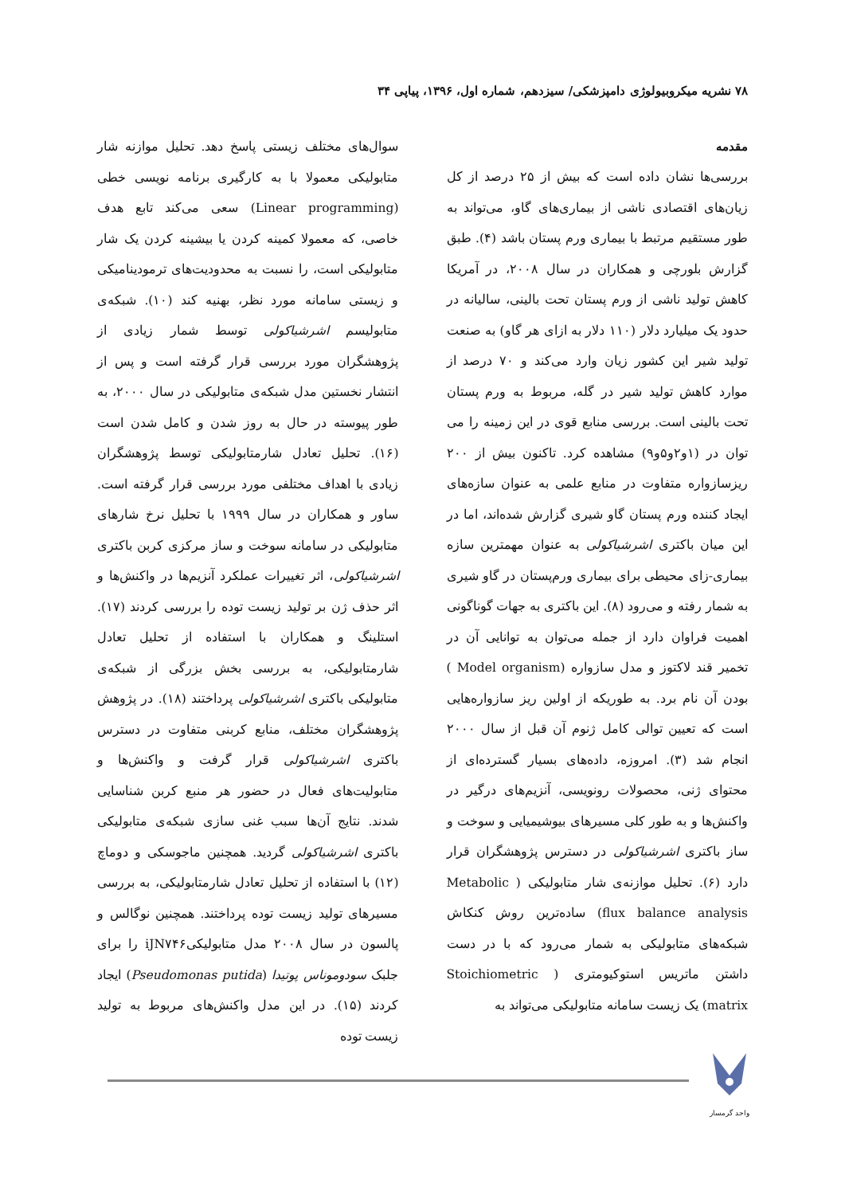۷۸ نشریه میکروبیولوژی دامپزشکی/ سیزدهم، شماره اول، ۱۳۹۶، پیاپی ۳۴
مقدمه
بررسی‌ها نشان داده است که بیش از ۲۵ درصد از کل زیان‌های اقتصادی ناشی از بیماری‌های گاو، می‌تواند به طور مستقیم مرتبط با بیماری ورم پستان باشد (۴). طبق گزارش بلورچی و همکاران در سال ۲۰۰۸، در آمریکا کاهش تولید ناشی از ورم پستان تحت بالینی، سالیانه در حدود یک میلیارد دلار (۱۱۰ دلار به ازای هر گاو) به صنعت تولید شیر این کشور زیان وارد می‌کند و ۷۰ درصد از موارد کاهش تولید شیر در گله، مربوط به ورم پستان تحت بالینی است. بررسی منابع قوی در این زمینه را می توان در (۱و۲و۵و۹) مشاهده کرد. تاکنون بیش از ۲۰۰ ریزسازواره متفاوت در منابع علمی به عنوان سازه‌های ایجاد کننده ورم پستان گاو شیری گزارش شده‌اند، اما در این میان باکتری اشرشیاکولی به عنوان مهمترین سازه بیماری-زای محیطی برای بیماری ورم‌پستان در گاو شیری به شمار رفته و می‌رود (۸). این باکتری به جهات گوناگونی اهمیت فراوان دارد از جمله می‌توان به توانایی آن در تخمیر قند لاکتوز و مدل سازواره (Model organism ) بودن آن نام برد. به طوریکه از اولین ریز سازواره‌هایی است که تعیین توالی کامل ژنوم آن قبل از سال ۲۰۰۰ انجام شد (۳). امروزه، داده‌های بسیار گسترده‌ای از محتوای ژنی، محصولات رونویسی، آنزیم‌های درگیر در واکنش‌ها و به طور کلی مسیرهای بیوشیمیایی و سوخت و ساز باکتری اشرشیاکولی در دسترس پژوهشگران قرار دارد (۶). تحلیل موازنه‌ی شار متابولیکی ( Metabolic flux balance analysis) ساده‌ترین روش کنکاش شبکه‌های متابولیکی به شمار می‌رود که با در دست داشتن ماتریس استوکیومتری ( Stoichiometric matrix) یک زیست سامانه متابولیکی می‌تواند به
سوال‌های مختلف زیستی پاسخ دهد. تحلیل موازنه شار متابولیکی معمولا با به کارگیری برنامه نویسی خطی (Linear programming) سعی می‌کند تابع هدف خاصی، که معمولا کمینه کردن یا بیشینه کردن یک شار متابولیکی است، را نسبت به محدودیت‌های ترمودینامیکی و زیستی سامانه مورد نظر، بهنیه کند (۱۰). شبکه‌ی متابولیسم اشرشیاکولی توسط شمار زیادی از پژوهشگران مورد بررسی قرار گرفته است و پس از انتشار نخستین مدل شبکه‌ی متابولیکی در سال ۲۰۰۰، به طور پیوسته در حال به روز شدن و کامل شدن است (۱۶). تحلیل تعادل شارمتابولیکی توسط پژوهشگران زیادی با اهداف مختلفی مورد بررسی قرار گرفته است. ساور و همکاران در سال ۱۹۹۹ با تحلیل نرخ شارهای متابولیکی در سامانه سوخت و ساز مرکزی کربن باکتری اشرشیاکولی، اثر تغییرات عملکرد آنزیم‌ها در واکنش‌ها و اثر حذف ژن بر تولید زیست توده را بررسی کردند (۱۷). استلینگ و همکاران با استفاده از تحلیل تعادل شارمتابولیکی، به بررسی بخش بزرگی از شبکه‌ی متابولیکی باکتری اشرشیاکولی پرداختند (۱۸). در پژوهش پژوهشگران مختلف، منابع کربنی متفاوت در دسترس باکتری اشرشیاکولی قرار گرفت و واکنش‌ها و متابولیت‌های فعال در حضور هر منبع کربن شناسایی شدند. نتایج آن‌ها سبب غنی سازی شبکه‌ی متابولیکی باکتری اشرشیاکولی گردید. همچنین ماجوسکی و دوماچ (۱۲) با استفاده از تحلیل تعادل شارمتابولیکی، به بررسی مسیرهای تولید زیست توده پرداختند. همچنین نوگالس و پالسون در سال ۲۰۰۸ مدل متابولیکیiJN۷۴۶ را برای جلبک سودوموناس پوتیدا (Pseudomonas putida) ایجاد کردند (۱۵). در این مدل واکنش‌های مربوط به تولید زیست توده
واحد گرمسار